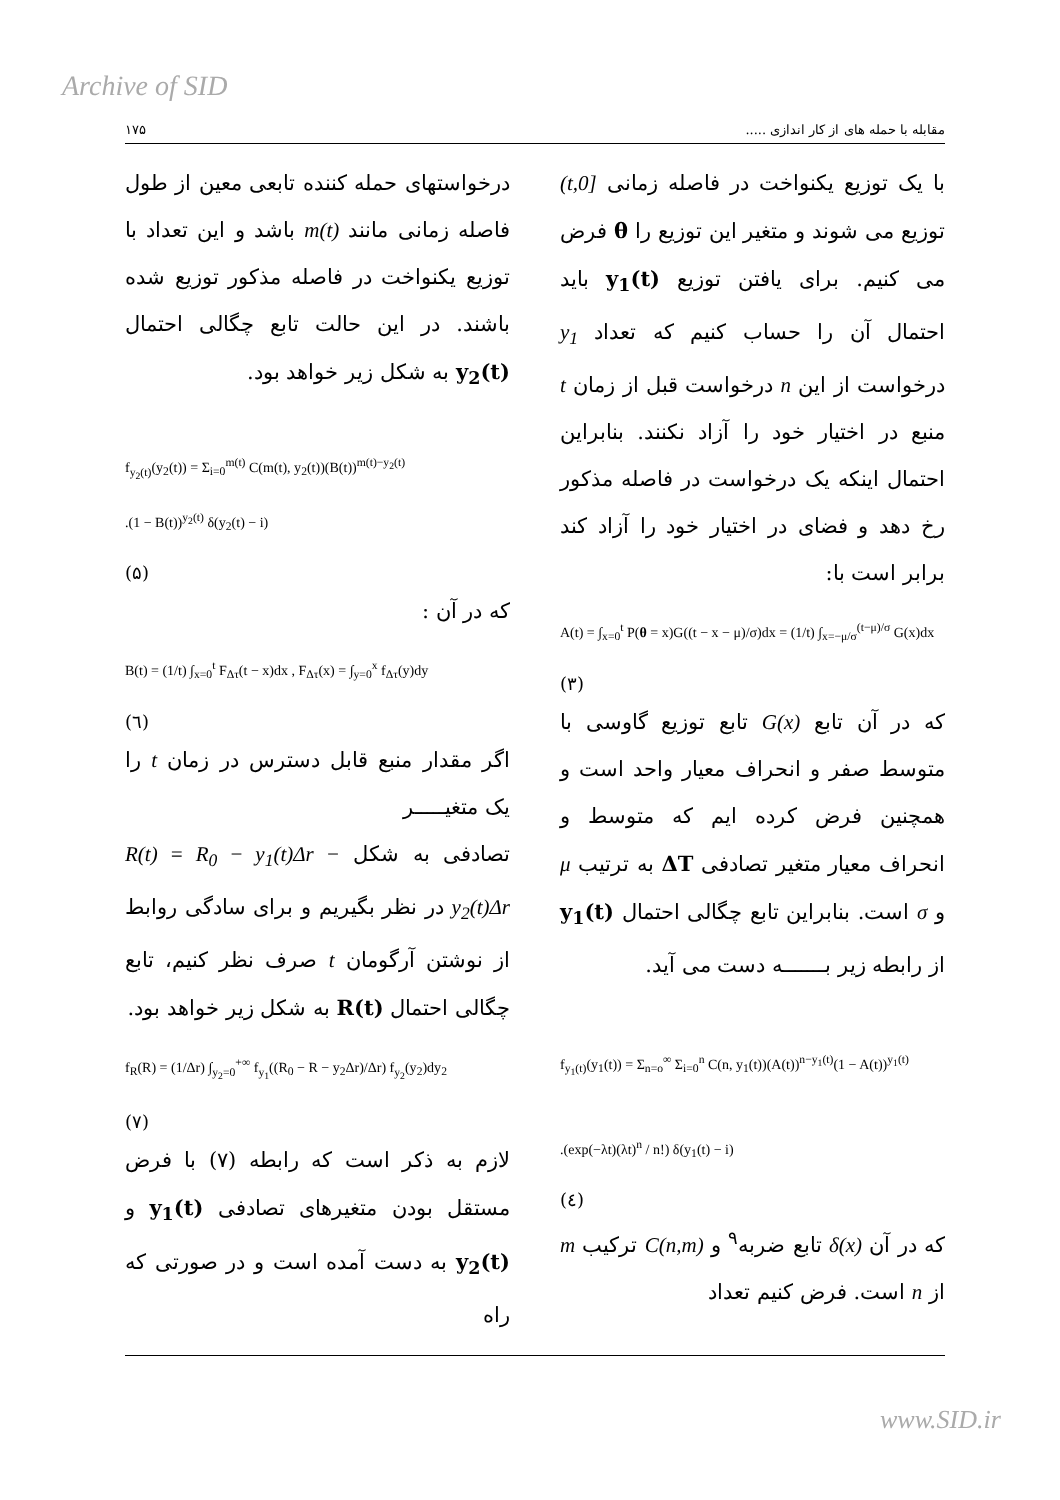Archive of SID
مقابله با حمله های از کار اندازی ..... ۱۷۵
با یک توزیع یکنواخت در فاصله زمانی [0,t) توزیع می شوند و متغیر این توزیع را θ فرض می کنیم. برای یافتن توزیع y<sub>1</sub>(t) باید احتمال آن را حساب کنیم که تعداد y<sub>1</sub> درخواست از این n درخواست قبل از زمان t منبع در اختیار خود را آزاد نکنند. بنابراین احتمال اینکه یک درخواست در فاصله مذکور رخ دهد و فضای در اختیار خود را آزاد کند برابر است با:
A(t) = ∫<sub>x=0</sub><sup>t</sup> P(θ = x)G((t − x − μ)/σ)dx = (1/t) ∫<sub>x=−μ/σ</sub><sup>(t−μ)/σ</sup> G(x)dx
(۳)
که در آن تابع G(x) تابع توزیع گاوسی با متوسط صفر و انحراف معیار واحد است و همچنین فرض کرده ایم که متوسط و انحراف معیار متغیر تصادفی ΔT به ترتیب μ و σ است. بنابراین تابع چگالی احتمال y<sub>1</sub>(t) از رابطه زیر بـــــــه دست می آید.
f<sub>y<sub>1</sub>(t)</sub>(y<sub>1</sub>(t)) = Σ<sub>n=o</sub><sup>∞</sup> Σ<sub>i=0</sub><sup>n</sup> C(n, y<sub>1</sub>(t))(A(t))<sup>n−y<sub>1</sub>(t)</sup>(1 − A(t))<sup>y<sub>1</sub>(t)</sup>
.(exp(−λt)(λt)<sup>n</sup> / n!) δ(y<sub>1</sub>(t) − i)
(٤)
که در آن δ(x) تابع ضربه<sup>۹</sup> و C(n,m) ترکیب m از n است. فرض کنیم تعداد
درخواستهای حمله کننده تابعی معین از طول فاصله زمانی مانند m(t) باشد و این تعداد با توزیع یکنواخت در فاصله مذکور توزیع شده باشند. در این حالت تابع چگالی احتمال y<sub>2</sub>(t) به شکل زیر خواهد بود.
f<sub>y<sub>2</sub>(t)</sub>(y<sub>2</sub>(t)) = Σ<sub>i=0</sub><sup>m(t)</sup> C(m(t), y<sub>2</sub>(t))(B(t))<sup>m(t)−y<sub>2</sub>(t)</sup>
.(1 − B(t))<sup>y<sub>2</sub>(t)</sup> δ(y<sub>2</sub>(t) − i)
(۵)
که در آن :
B(t) = (1/t) ∫<sub>x=0</sub><sup>t</sup> F<sub>Δτ</sub>(t − x)dx , F<sub>Δτ</sub>(x) = ∫<sub>y=0</sub><sup>x</sup> f<sub>Δτ</sub>(y)dy
(٦)
اگر مقدار منبع قابل دسترس در زمان t را یک متغیـــــر
تصادفی به شکل R(t) = R<sub>0</sub> − y<sub>1</sub>(t)Δr − y<sub>2</sub>(t)Δr در نظر بگیریم و برای سادگی روابط از نوشتن آرگومان t صرف نظر کنیم، تابع چگالی احتمال R(t) به شکل زیر خواهد بود.
f<sub>R</sub>(R) = (1/Δr) ∫<sub>y<sub>2</sub>=0</sub><sup>+∞</sup> f<sub>y<sub>1</sub></sub>((R<sub>0</sub> − R − y<sub>2</sub>Δr)/Δr) f<sub>y<sub>2</sub></sub>(y<sub>2</sub>)dy<sub>2</sub>
(۷)
لازم به ذکر است که رابطه (۷) با فرض مستقل بودن متغیرهای تصادفی y<sub>1</sub>(t) و y<sub>2</sub>(t) به دست آمده است و در صورتی که راه
www.SID.ir